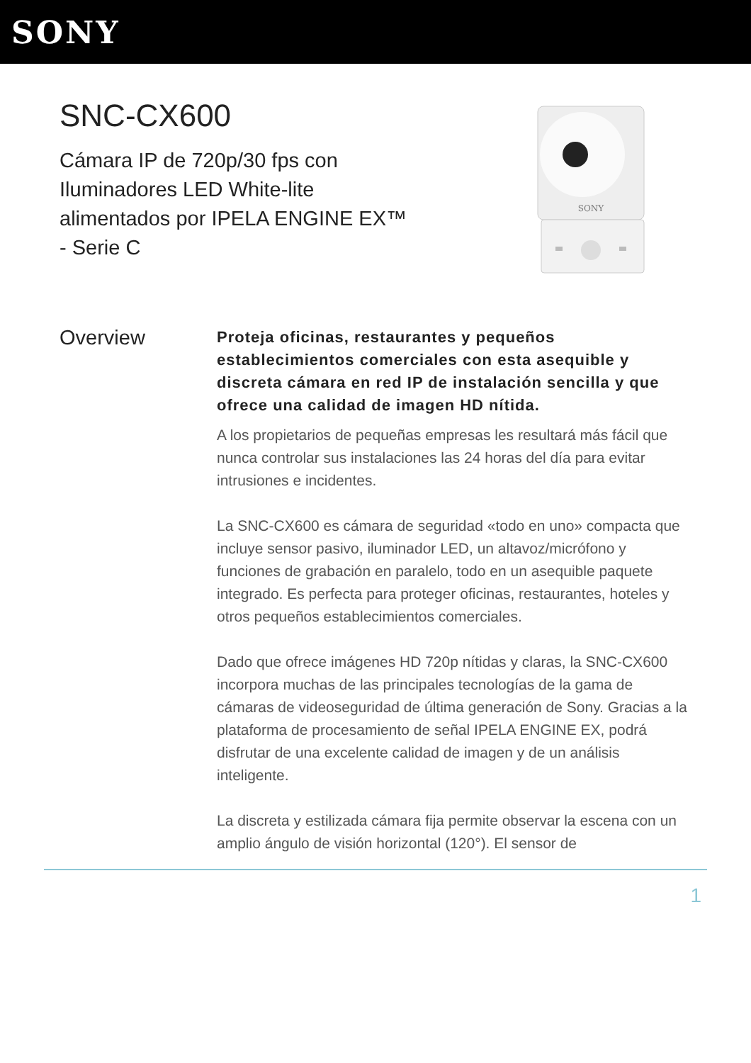SONY
SNC-CX600
Cámara IP de 720p/30 fps con Iluminadores LED White-lite alimentados por IPELA ENGINE EX™ - Serie C
SONY
Overview
Proteja oficinas, restaurantes y pequeños establecimientos comerciales con esta asequible y discreta cámara en red IP de instalación sencilla y que ofrece una calidad de imagen HD nítida.
A los propietarios de pequeñas empresas les resultará más fácil que nunca controlar sus instalaciones las 24 horas del día para evitar intrusiones e incidentes.
La SNC-CX600 es cámara de seguridad «todo en uno» compacta que incluye sensor pasivo, iluminador LED, un altavoz/micrófono y funciones de grabación en paralelo, todo en un asequible paquete integrado. Es perfecta para proteger oficinas, restaurantes, hoteles y otros pequeños establecimientos comerciales.
Dado que ofrece imágenes HD 720p nítidas y claras, la SNC-CX600 incorpora muchas de las principales tecnologías de la gama de cámaras de videoseguridad de última generación de Sony. Gracias a la plataforma de procesamiento de señal IPELA ENGINE EX, podrá disfrutar de una excelente calidad de imagen y de un análisis inteligente.
La discreta y estilizada cámara fija permite observar la escena con un amplio ángulo de visión horizontal (120°). El sensor de
1